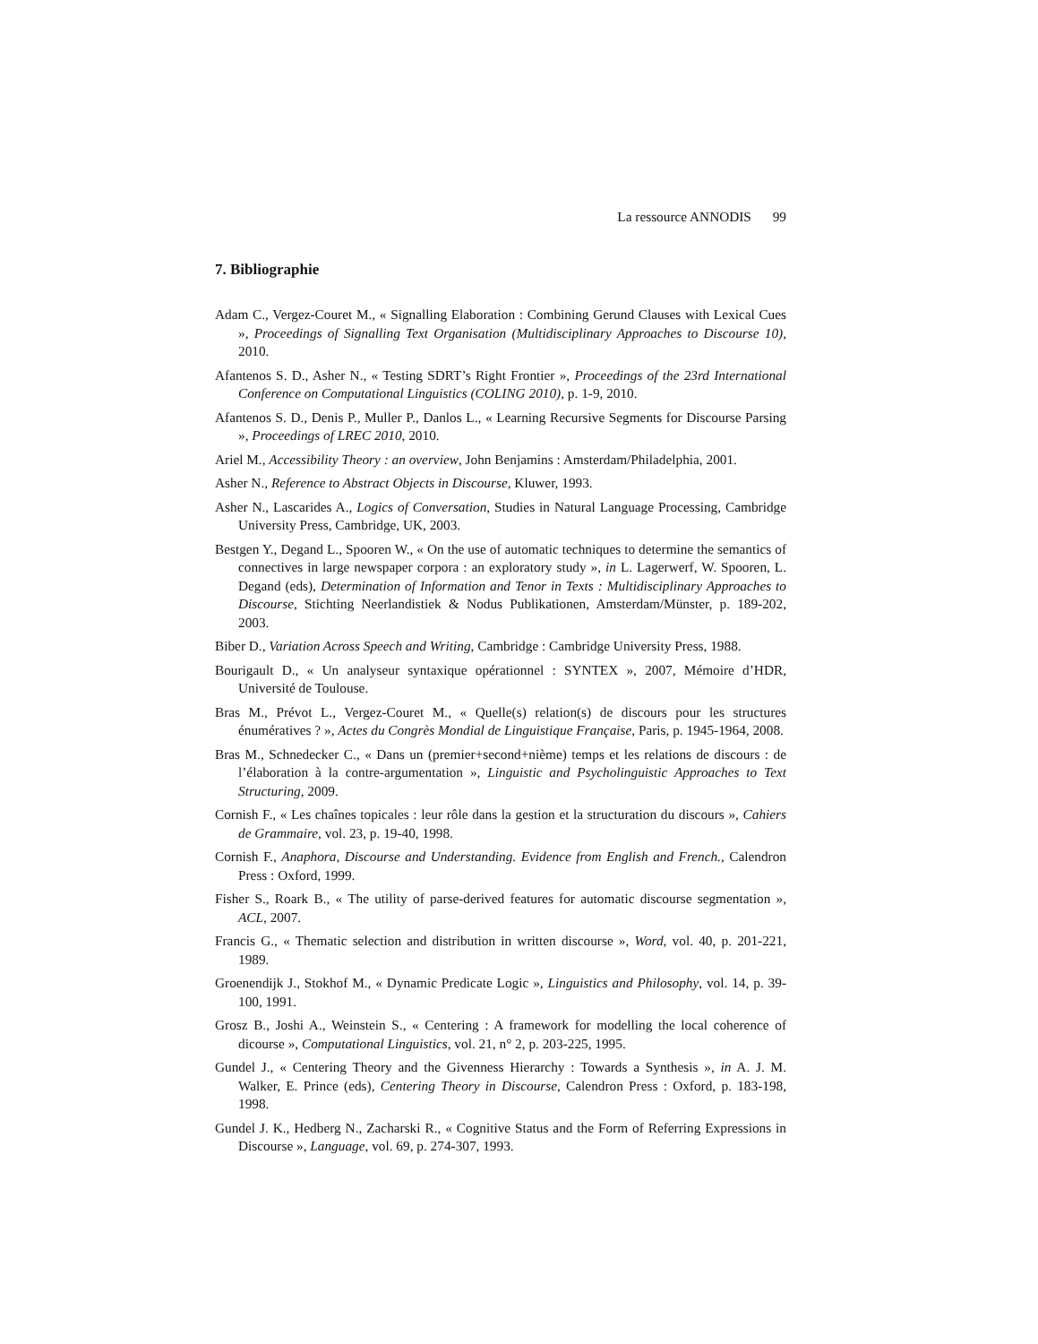La ressource ANNODIS 99
7. Bibliographie
Adam C., Vergez-Couret M., « Signalling Elaboration : Combining Gerund Clauses with Lexical Cues », Proceedings of Signalling Text Organisation (Multidisciplinary Approaches to Discourse 10), 2010.
Afantenos S. D., Asher N., « Testing SDRT’s Right Frontier », Proceedings of the 23rd International Conference on Computational Linguistics (COLING 2010), p. 1-9, 2010.
Afantenos S. D., Denis P., Muller P., Danlos L., « Learning Recursive Segments for Discourse Parsing », Proceedings of LREC 2010, 2010.
Ariel M., Accessibility Theory : an overview, John Benjamins : Amsterdam/Philadelphia, 2001.
Asher N., Reference to Abstract Objects in Discourse, Kluwer, 1993.
Asher N., Lascarides A., Logics of Conversation, Studies in Natural Language Processing, Cambridge University Press, Cambridge, UK, 2003.
Bestgen Y., Degand L., Spooren W., « On the use of automatic techniques to determine the semantics of connectives in large newspaper corpora : an exploratory study », in L. Lagerwerf, W. Spooren, L. Degand (eds), Determination of Information and Tenor in Texts : Multidisciplinary Approaches to Discourse, Stichting Neerlandistiek & Nodus Publikationen, Amsterdam/Münster, p. 189-202, 2003.
Biber D., Variation Across Speech and Writing, Cambridge : Cambridge University Press, 1988.
Bourigault D., « Un analyseur syntaxique opérationnel : SYNTEX », 2007, Mémoire d’HDR, Université de Toulouse.
Bras M., Prévot L., Vergez-Couret M., « Quelle(s) relation(s) de discours pour les structures énumératives ? », Actes du Congrès Mondial de Linguistique Française, Paris, p. 1945-1964, 2008.
Bras M., Schnedecker C., « Dans un (premier+second+nième) temps et les relations de discours : de l’élaboration à la contre-argumentation », Linguistic and Psycholinguistic Approaches to Text Structuring, 2009.
Cornish F., « Les chaînes topicales : leur rôle dans la gestion et la structuration du discours », Cahiers de Grammaire, vol. 23, p. 19-40, 1998.
Cornish F., Anaphora, Discourse and Understanding. Evidence from English and French., Calendron Press : Oxford, 1999.
Fisher S., Roark B., « The utility of parse-derived features for automatic discourse segmentation », ACL, 2007.
Francis G., « Thematic selection and distribution in written discourse », Word, vol. 40, p. 201-221, 1989.
Groenendijk J., Stokhof M., « Dynamic Predicate Logic », Linguistics and Philosophy, vol. 14, p. 39-100, 1991.
Grosz B., Joshi A., Weinstein S., « Centering : A framework for modelling the local coherence of dicourse », Computational Linguistics, vol. 21, n° 2, p. 203-225, 1995.
Gundel J., « Centering Theory and the Givenness Hierarchy : Towards a Synthesis », in A. J. M. Walker, E. Prince (eds), Centering Theory in Discourse, Calendron Press : Oxford, p. 183-198, 1998.
Gundel J. K., Hedberg N., Zacharski R., « Cognitive Status and the Form of Referring Expressions in Discourse », Language, vol. 69, p. 274-307, 1993.